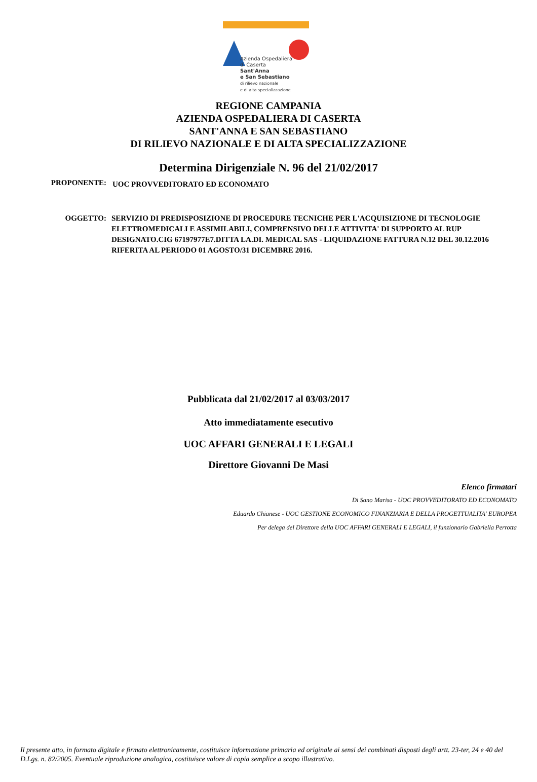Azienda Ospedaliera
di Caserta
Sant'Anna
e San Sebastiano
di rilievo nazionale
e di alta specializzazione
REGIONE CAMPANIA
AZIENDA OSPEDALIERA DI CASERTA
SANT'ANNA E SAN SEBASTIANO
DI RILIEVO NAZIONALE E DI ALTA SPECIALIZZAZIONE
Determina Dirigenziale N. 96 del 21/02/2017
PROPONENTE:
UOC PROVVEDITORATO ED ECONOMATO
OGGETTO: SERVIZIO DI PREDISPOSIZIONE DI PROCEDURE TECNICHE PER L'ACQUISIZIONE DI TECNOLOGIE ELETTROMEDICALI E ASSIMILABILI, COMPRENSIVO DELLE ATTIVITA' DI SUPPORTO AL RUP DESIGNATO.CIG 67197977E7.DITTA LA.DI. MEDICAL SAS - LIQUIDAZIONE FATTURA N.12 DEL 30.12.2016 RIFERITA AL PERIODO 01 AGOSTO/31 DICEMBRE 2016.
Pubblicata dal 21/02/2017 al 03/03/2017
Atto immediatamente esecutivo
UOC AFFARI GENERALI E LEGALI
Direttore Giovanni De Masi
Elenco firmatari
Di Sano Marisa - UOC PROVVEDITORATO ED ECONOMATO
Eduardo Chianese - UOC GESTIONE ECONOMICO FINANZIARIA E DELLA PROGETTUALITA' EUROPEA
Per delega del Direttore della UOC AFFARI GENERALI E LEGALI, il funzionario Gabriella Perrotta
Il presente atto, in formato digitale e firmato elettronicamente, costituisce informazione primaria ed originale ai sensi dei combinati disposti degli artt. 23-ter, 24 e 40 del D.Lgs. n. 82/2005. Eventuale riproduzione analogica, costituisce valore di copia semplice a scopo illustrativo.